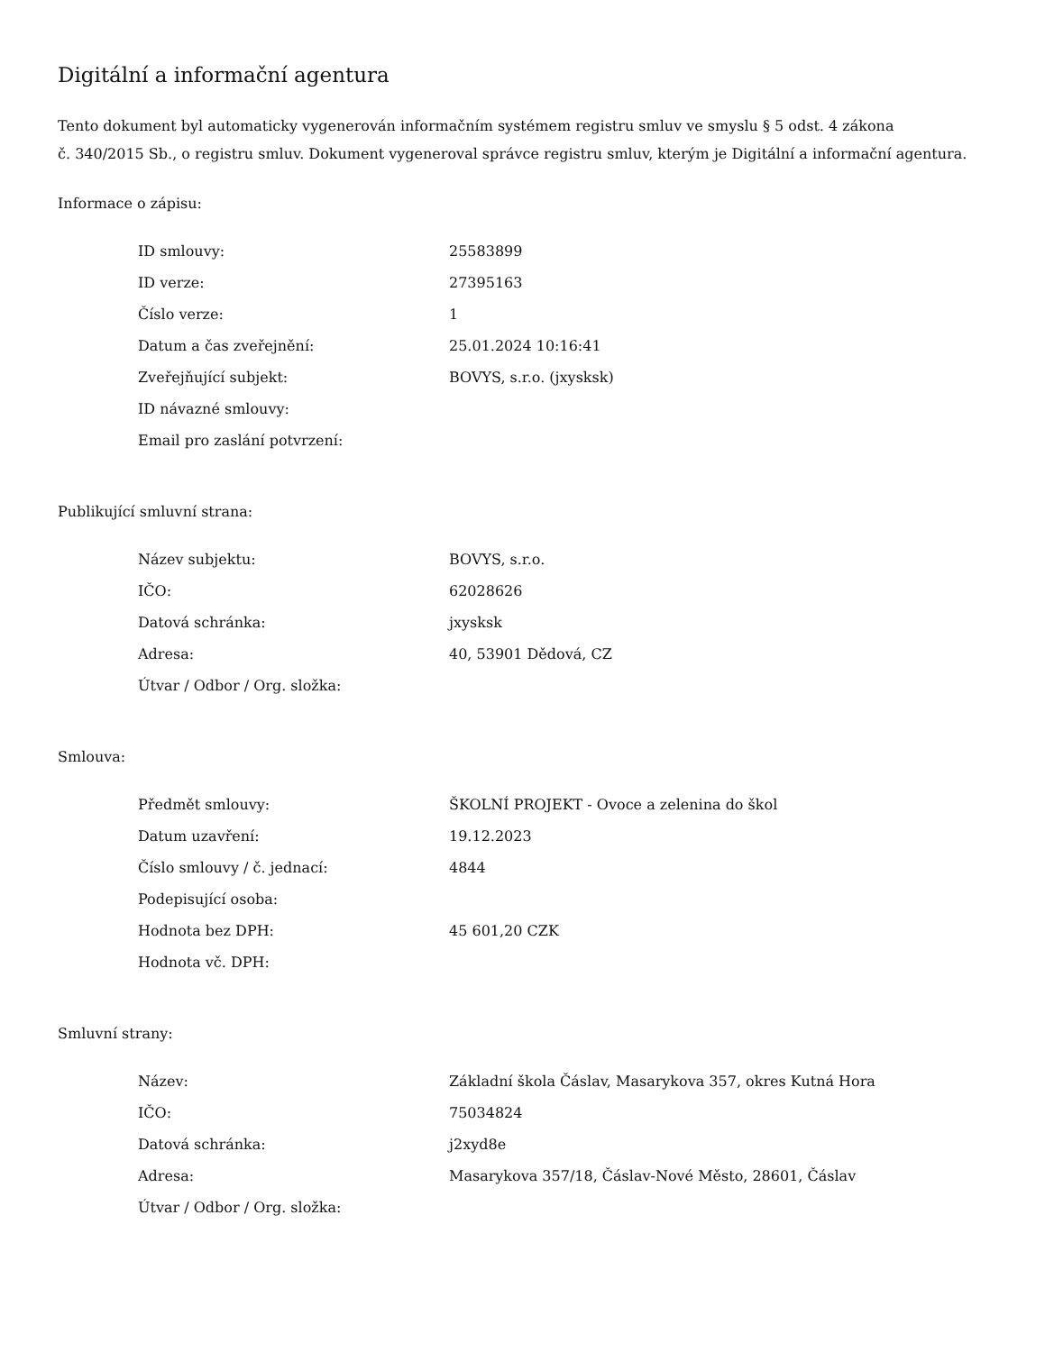Digitální a informační agentura
Tento dokument byl automaticky vygenerován informačním systémem registru smluv ve smyslu § 5 odst. 4 zákona
č. 340/2015 Sb., o registru smluv. Dokument vygeneroval správce registru smluv, kterým je Digitální a informační agentura.
Informace o zápisu:
| ID smlouvy: | 25583899 |
| ID verze: | 27395163 |
| Číslo verze: | 1 |
| Datum a čas zveřejnění: | 25.01.2024 10:16:41 |
| Zveřejňující subjekt: | BOVYS, s.r.o. (jxysksk) |
| ID návazné smlouvy: | |
| Email pro zaslání potvrzení: | |
Publikující smluvní strana:
| Název subjektu: | BOVYS, s.r.o. |
| IČO: | 62028626 |
| Datová schránka: | jxysksk |
| Adresa: | 40, 53901 Dědová, CZ |
| Útvar / Odbor / Org. složka: | |
Smlouva:
| Předmět smlouvy: | ŠKOLNÍ PROJEKT - Ovoce a zelenina do škol |
| Datum uzavření: | 19.12.2023 |
| Číslo smlouvy / č. jednací: | 4844 |
| Podepisující osoba: | |
| Hodnota bez DPH: | 45 601,20 CZK |
| Hodnota vč. DPH: | |
Smluvní strany:
| Název: | Základní škola Čáslav, Masarykova 357, okres Kutná Hora |
| IČO: | 75034824 |
| Datová schránka: | j2xyd8e |
| Adresa: | Masarykova 357/18, Čáslav-Nové Město, 28601, Čáslav |
| Útvar / Odbor / Org. složka: | |